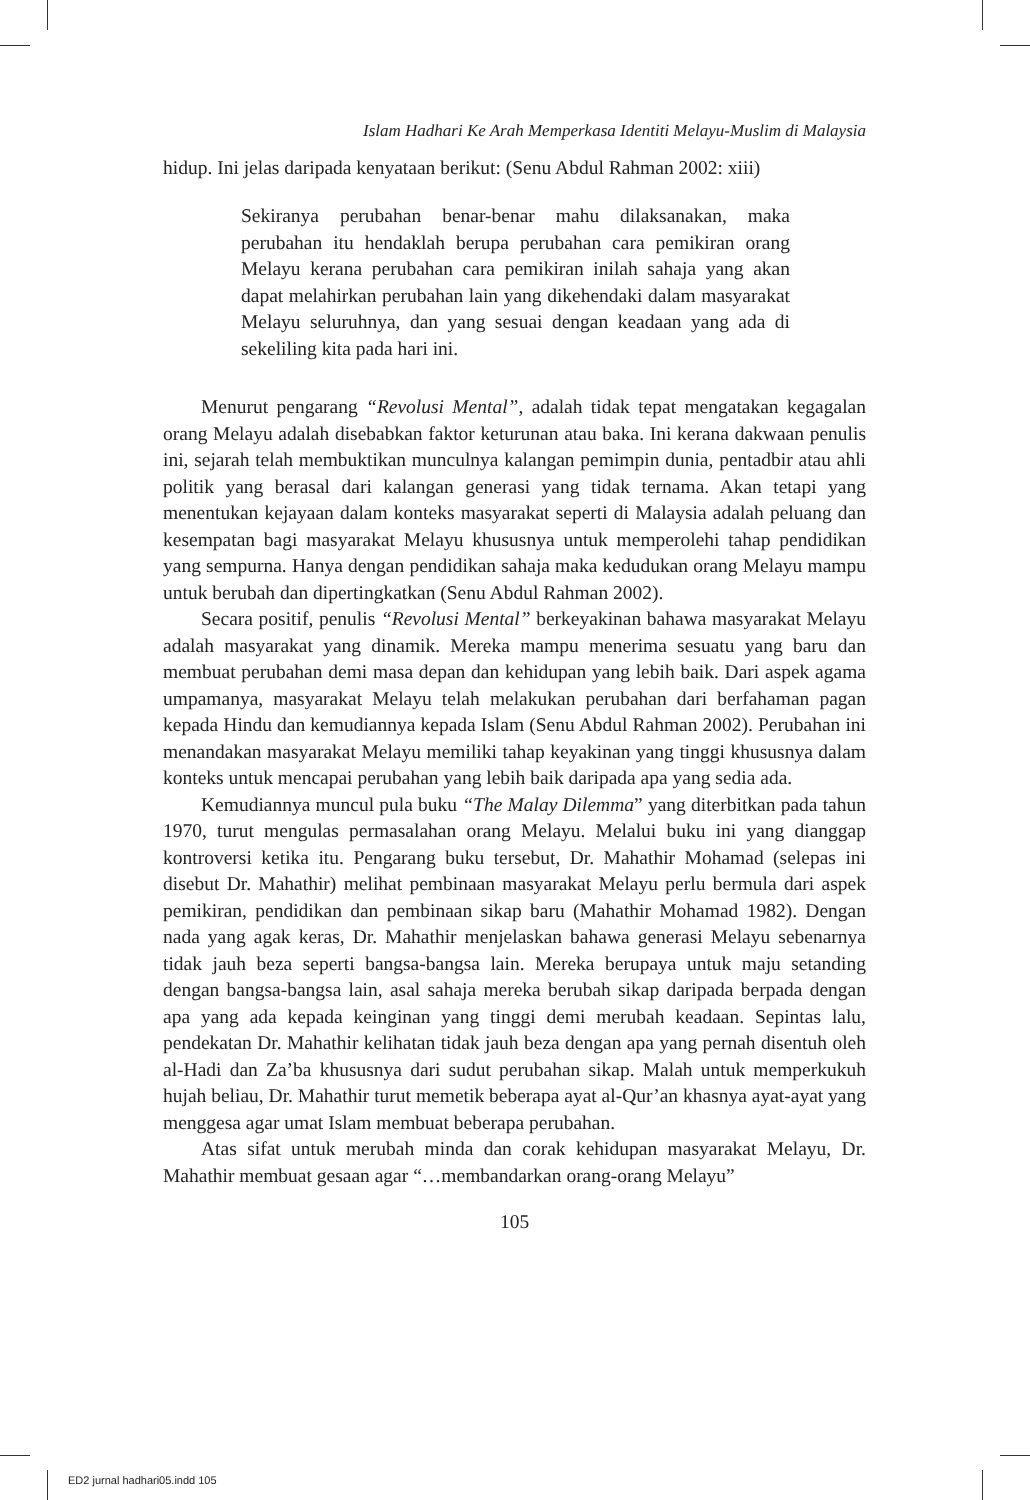Islam Hadhari Ke Arah Memperkasa Identiti Melayu-Muslim di Malaysia
hidup. Ini jelas daripada kenyataan berikut: (Senu Abdul Rahman 2002: xiii)
Sekiranya perubahan benar-benar mahu dilaksanakan, maka perubahan itu hendaklah berupa perubahan cara pemikiran orang Melayu kerana perubahan cara pemikiran inilah sahaja yang akan dapat melahirkan perubahan lain yang dikehendaki dalam masyarakat Melayu seluruhnya, dan yang sesuai dengan keadaan yang ada di sekeliling kita pada hari ini.
Menurut pengarang “Revolusi Mental”, adalah tidak tepat mengatakan kegagalan orang Melayu adalah disebabkan faktor keturunan atau baka. Ini kerana dakwaan penulis ini, sejarah telah membuktikan munculnya kalangan pemimpin dunia, pentadbir atau ahli politik yang berasal dari kalangan generasi yang tidak ternama. Akan tetapi yang menentukan kejayaan dalam konteks masyarakat seperti di Malaysia adalah peluang dan kesempatan bagi masyarakat Melayu khususnya untuk memperolehi tahap pendidikan yang sempurna. Hanya dengan pendidikan sahaja maka kedudukan orang Melayu mampu untuk berubah dan dipertingkatkan (Senu Abdul Rahman 2002).
Secara positif, penulis “Revolusi Mental” berkeyakinan bahawa masyarakat Melayu adalah masyarakat yang dinamik. Mereka mampu menerima sesuatu yang baru dan membuat perubahan demi masa depan dan kehidupan yang lebih baik. Dari aspek agama umpamanya, masyarakat Melayu telah melakukan perubahan dari berfahaman pagan kepada Hindu dan kemudiannya kepada Islam (Senu Abdul Rahman 2002). Perubahan ini menandakan masyarakat Melayu memiliki tahap keyakinan yang tinggi khususnya dalam konteks untuk mencapai perubahan yang lebih baik daripada apa yang sedia ada.
Kemudiannya muncul pula buku “The Malay Dilemma” yang diterbitkan pada tahun 1970, turut mengulas permasalahan orang Melayu. Melalui buku ini yang dianggap kontroversi ketika itu. Pengarang buku tersebut, Dr. Mahathir Mohamad (selepas ini disebut Dr. Mahathir) melihat pembinaan masyarakat Melayu perlu bermula dari aspek pemikiran, pendidikan dan pembinaan sikap baru (Mahathir Mohamad 1982). Dengan nada yang agak keras, Dr. Mahathir menjelaskan bahawa generasi Melayu sebenarnya tidak jauh beza seperti bangsa-bangsa lain. Mereka berupaya untuk maju setanding dengan bangsa-bangsa lain, asal sahaja mereka berubah sikap daripada berpada dengan apa yang ada kepada keinginan yang tinggi demi merubah keadaan. Sepintas lalu, pendekatan Dr. Mahathir kelihatan tidak jauh beza dengan apa yang pernah disentuh oleh al-Hadi dan Za’ba khususnya dari sudut perubahan sikap. Malah untuk memperkukuh hujah beliau, Dr. Mahathir turut memetik beberapa ayat al-Qur’an khasnya ayat-ayat yang menggesa agar umat Islam membuat beberapa perubahan.
Atas sifat untuk merubah minda dan corak kehidupan masyarakat Melayu, Dr. Mahathir membuat gesaan agar “…membandarkan orang-orang Melayu”
105
ED2 jurnal hadhari05.indd 105